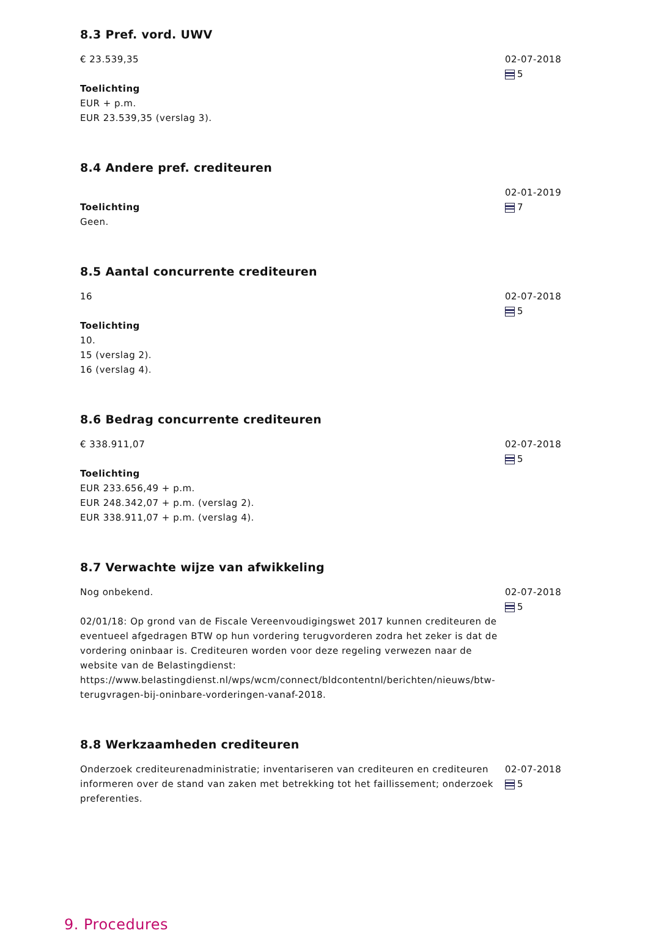8.3 Pref. vord. UWV
€ 23.539,35
Toelichting
EUR + p.m.
EUR 23.539,35 (verslag 3).
02-07-2018
5
8.4 Andere pref. crediteuren
Toelichting
Geen.
02-01-2019
7
8.5 Aantal concurrente crediteuren
16
Toelichting
10.
15 (verslag 2).
16 (verslag 4).
02-07-2018
5
8.6 Bedrag concurrente crediteuren
€ 338.911,07
Toelichting
EUR 233.656,49 + p.m.
EUR 248.342,07 + p.m. (verslag 2).
EUR 338.911,07 + p.m. (verslag 4).
02-07-2018
5
8.7 Verwachte wijze van afwikkeling
Nog onbekend.
02/01/18: Op grond van de Fiscale Vereenvoudigingswet 2017 kunnen crediteuren de eventueel afgedragen BTW op hun vordering terugvorderen zodra het zeker is dat de vordering oninbaar is. Crediteuren worden voor deze regeling verwezen naar de website van de Belastingdienst: https://www.belastingdienst.nl/wps/wcm/connect/bldcontentnl/berichten/nieuws/btw-terugvragen-bij-oninbare-vorderingen-vanaf-2018.
02-07-2018
5
8.8 Werkzaamheden crediteuren
Onderzoek crediteurenadministratie; inventariseren van crediteuren en crediteuren informeren over de stand van zaken met betrekking tot het faillissement; onderzoek preferenties.
02-07-2018
5
9. Procedures